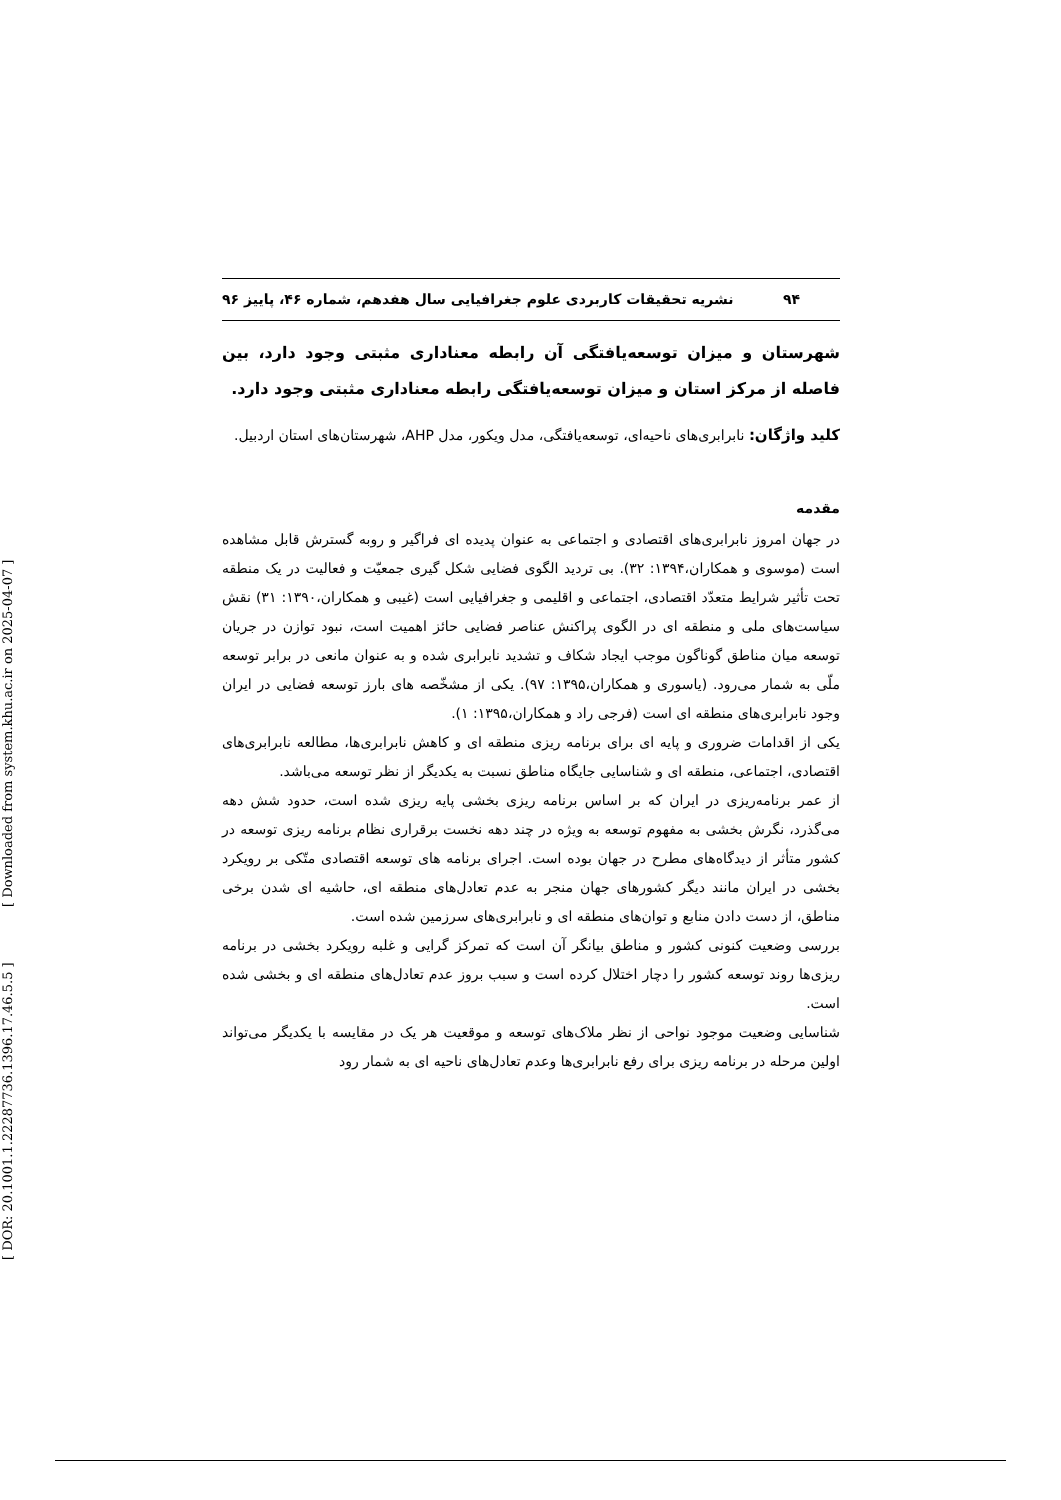[ DOR: 20.1001.1.22287736.1396.17.46.5.5 ] [ Downloaded from system.khu.ac.ir on 2025-04-07 ]
۹۴ نشریه تحقیقات کاربردی علوم جغرافیایی سال هفدهم، شماره ۴۶، پاییز ۹۶
شهرستان و میزان توسعه‌یافتگی آن رابطه معناداری مثبتی وجود دارد، بین فاصله از مرکز استان و میزان توسعه‌یافتگی رابطه معناداری مثبتی وجود دارد.
کلید واژگان: نابرابری‌های ناحیه‌ای، توسعه‌یافتگی، مدل ویکور، مدل AHP، شهرستان‌های استان اردبیل.
مقدمه
در جهان امروز نابرابری‌های اقتصادی و اجتماعی به عنوان پدیده ای فراگیر و روبه گسترش قابل مشاهده است (موسوی و همکاران،۱۳۹۴: ۳۲). بی تردید الگوی فضایی شکل گیری جمعیّت و فعالیت در یک منطقه تحت تأثیر شرایط متعدّد اقتصادی، اجتماعی و اقلیمی و جغرافیایی است (غیبی و همکاران،۱۳۹۰: ۳۱) نقش سیاست‌های ملی و منطقه ای در الگوی پراکنش عناصر فضایی حائز اهمیت است، نبود توازن در جریان توسعه میان مناطق گوناگون موجب ایجاد شکاف و تشدید نابرابری شده و به عنوان مانعی در برابر توسعه ملّی به شمار می‌رود. (یاسوری و همکاران،۱۳۹۵: ۹۷). یکی از مشخّصه های بارز توسعه فضایی در ایران وجود نابرابری‌های منطقه ای است (فرجی راد و همکاران،۱۳۹۵: ۱).
یکی از اقدامات ضروری و پایه ای برای برنامه ریزی منطقه ای و کاهش نابرابری‌ها، مطالعه نابرابری‌های اقتصادی، اجتماعی، منطقه ای و شناسایی جایگاه مناطق نسبت به یکدیگر از نظر توسعه می‌باشد.
از عمر برنامه‌ریزی در ایران که بر اساس برنامه ریزی بخشی پایه ریزی شده است، حدود شش دهه می‌گذرد، نگرش بخشی به مفهوم توسعه به ویژه در چند دهه نخست برقراری نظام برنامه ریزی توسعه در کشور متأثر از دیدگاه‌های مطرح در جهان بوده است. اجرای برنامه های توسعه اقتصادی متّکی بر رویکرد بخشی در ایران مانند دیگر کشورهای جهان منجر به عدم تعادل‌های منطقه ای، حاشیه ای شدن برخی مناطق، از دست دادن منابع و توان‌های منطقه ای و نابرابری‌های سرزمین شده است.
بررسی وضعیت کنونی کشور و مناطق بیانگر آن است که تمرکز گرایی و غلبه رویکرد بخشی در برنامه ریزی‌ها روند توسعه کشور را دچار اختلال کرده است و سبب بروز عدم تعادل‌های منطقه ای و بخشی شده است.
شناسایی وضعیت موجود نواحی از نظر ملاک‌های توسعه و موقعیت هر یک در مقایسه با یکدیگر می‌تواند اولین مرحله در برنامه ریزی برای رفع نابرابری‌ها وعدم تعادل‌های ناحیه ای به شمار رود